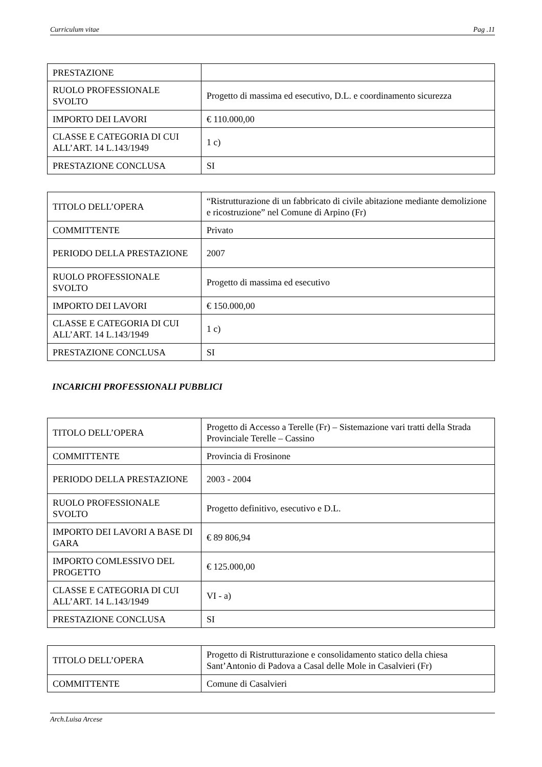Curriculum vitae Pag .11
| PRESTAZIONE | |
| RUOLO PROFESSIONALE SVOLTO | Progetto di massima ed esecutivo, D.L. e coordinamento sicurezza |
| IMPORTO DEI LAVORI | € 110.000,00 |
| CLASSE E CATEGORIA DI CUI ALL’ART. 14 L.143/1949 | 1 c) |
| PRESTAZIONE CONCLUSA | SI |
| TITOLO DELL’OPERA | “Ristrutturazione di un fabbricato di civile abitazione mediante demolizione e ricostruzione” nel Comune di Arpino (Fr) |
| COMMITTENTE | Privato |
| PERIODO DELLA PRESTAZIONE | 2007 |
| RUOLO PROFESSIONALE SVOLTO | Progetto di massima ed esecutivo |
| IMPORTO DEI LAVORI | € 150.000,00 |
| CLASSE E CATEGORIA DI CUI ALL’ART. 14 L.143/1949 | 1 c) |
| PRESTAZIONE CONCLUSA | SI |
INCARICHI PROFESSIONALI PUBBLICI
| TITOLO DELL’OPERA | Progetto di Accesso a Terelle (Fr) – Sistemazione vari tratti della Strada Provinciale Terelle – Cassino |
| COMMITTENTE | Provincia di Frosinone |
| PERIODO DELLA PRESTAZIONE | 2003 - 2004 |
| RUOLO PROFESSIONALE SVOLTO | Progetto definitivo, esecutivo e D.L. |
| IMPORTO DEI LAVORI A BASE DI GARA | € 89 806,94 |
| IMPORTO COMLESSIVO DEL PROGETTO | € 125.000,00 |
| CLASSE E CATEGORIA DI CUI ALL’ART. 14 L.143/1949 | VI - a) |
| PRESTAZIONE CONCLUSA | SI |
| TITOLO DELL’OPERA | Progetto di Ristrutturazione e consolidamento statico della chiesa Sant’Antonio di Padova a Casal delle Mole in Casalvieri (Fr) |
| COMMITTENTE | Comune di Casalvieri |
Arch.Luisa Arcese